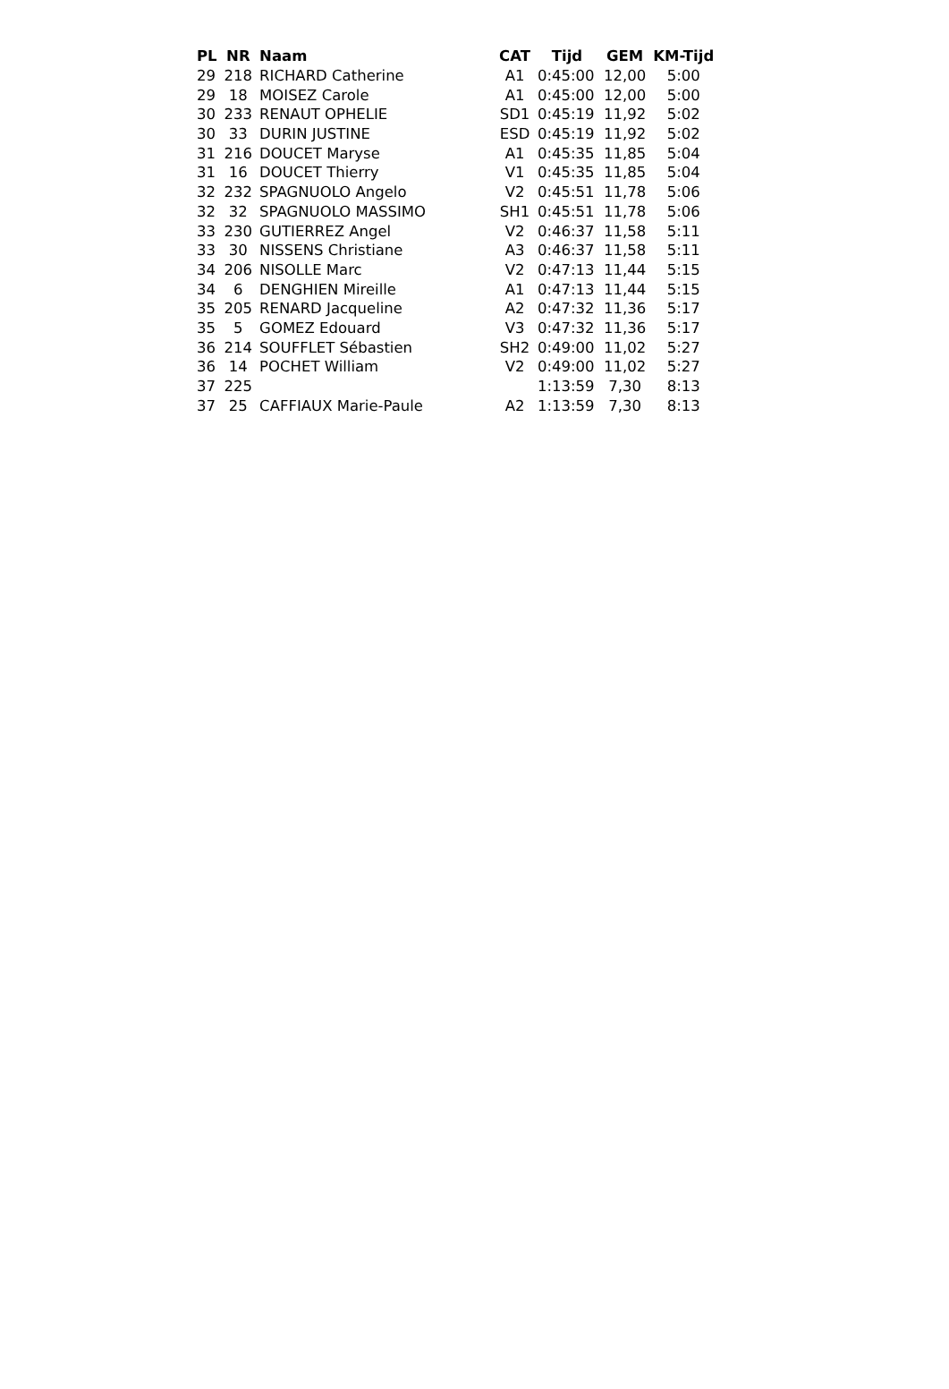| PL | NR | Naam | CAT | Tijd | GEM | KM-Tijd |
| --- | --- | --- | --- | --- | --- | --- |
| 29 | 218 | RICHARD Catherine | A1 | 0:45:00 | 12,00 | 5:00 |
| 29 | 18 | MOISEZ Carole | A1 | 0:45:00 | 12,00 | 5:00 |
| 30 | 233 | RENAUT OPHELIE | SD1 | 0:45:19 | 11,92 | 5:02 |
| 30 | 33 | DURIN JUSTINE | ESD | 0:45:19 | 11,92 | 5:02 |
| 31 | 216 | DOUCET Maryse | A1 | 0:45:35 | 11,85 | 5:04 |
| 31 | 16 | DOUCET Thierry | V1 | 0:45:35 | 11,85 | 5:04 |
| 32 | 232 | SPAGNUOLO Angelo | V2 | 0:45:51 | 11,78 | 5:06 |
| 32 | 32 | SPAGNUOLO MASSIMO | SH1 | 0:45:51 | 11,78 | 5:06 |
| 33 | 230 | GUTIERREZ Angel | V2 | 0:46:37 | 11,58 | 5:11 |
| 33 | 30 | NISSENS Christiane | A3 | 0:46:37 | 11,58 | 5:11 |
| 34 | 206 | NISOLLE Marc | V2 | 0:47:13 | 11,44 | 5:15 |
| 34 | 6 | DENGHIEN Mireille | A1 | 0:47:13 | 11,44 | 5:15 |
| 35 | 205 | RENARD Jacqueline | A2 | 0:47:32 | 11,36 | 5:17 |
| 35 | 5 | GOMEZ Edouard | V3 | 0:47:32 | 11,36 | 5:17 |
| 36 | 214 | SOUFFLET Sébastien | SH2 | 0:49:00 | 11,02 | 5:27 |
| 36 | 14 | POCHET William | V2 | 0:49:00 | 11,02 | 5:27 |
| 37 | 225 | | | 1:13:59 | 7,30 | 8:13 |
| 37 | 25 | CAFFIAUX Marie-Paule | A2 | 1:13:59 | 7,30 | 8:13 |